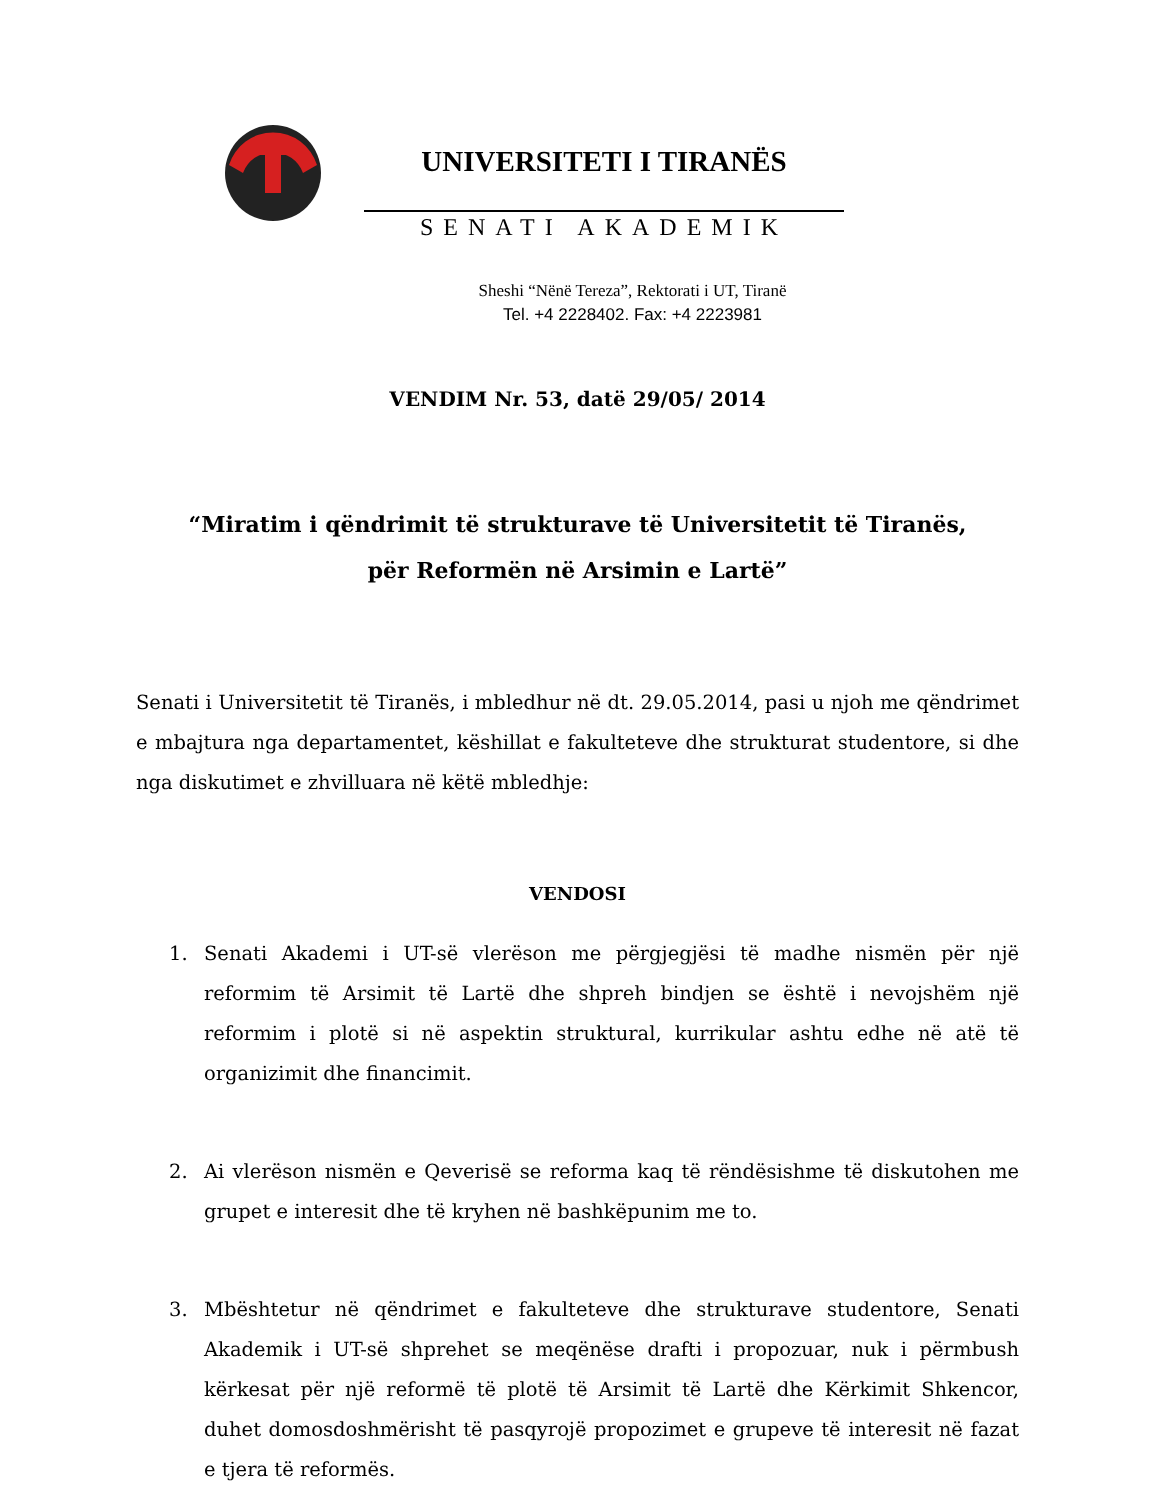UNIVERSITETI I TIRANËS
SENATI AKADEMIK
Sheshi “Nënë Tereza”, Rektorati i UT, Tiranë
Tel. +4 2228402. Fax: +4 2223981
VENDIM Nr. 53, datë 29/05/ 2014
“Miratim i qëndrimit të strukturave të Universitetit të Tiranës,
për Reformën në Arsimin e Lartë”
Senati i Universitetit të Tiranës, i mbledhur në dt. 29.05.2014, pasi u njoh me qëndrimet e mbajtura nga departamentet, këshillat e fakulteteve dhe strukturat studentore, si dhe nga diskutimet e zhvilluara në këtë mbledhje:
VENDOSI
1. Senati Akademi i UT-së vlerëson me përgjegjësi të madhe nismën për një reformim të Arsimit të Lartë dhe shpreh bindjen se është i nevojshëm një reformim i plotë si në aspektin struktural, kurrikular ashtu edhe në atë të organizimit dhe financimit.
2. Ai vlerëson nismën e Qeverisë se reforma kaq të rëndësishme të diskutohen me grupet e interesit dhe të kryhen në bashkëpunim me to.
3. Mbështetur në qëndrimet e fakulteteve dhe strukturave studentore, Senati Akademik i UT-së shprehet se meqënëse drafti i propozuar, nuk i përmbush kërkesat për një reformë të plotë të Arsimit të Lartë dhe Kërkimit Shkencor, duhet domosdoshmërisht të pasqyrojë propozimet e grupeve të interesit në fazat e tjera të reformës.